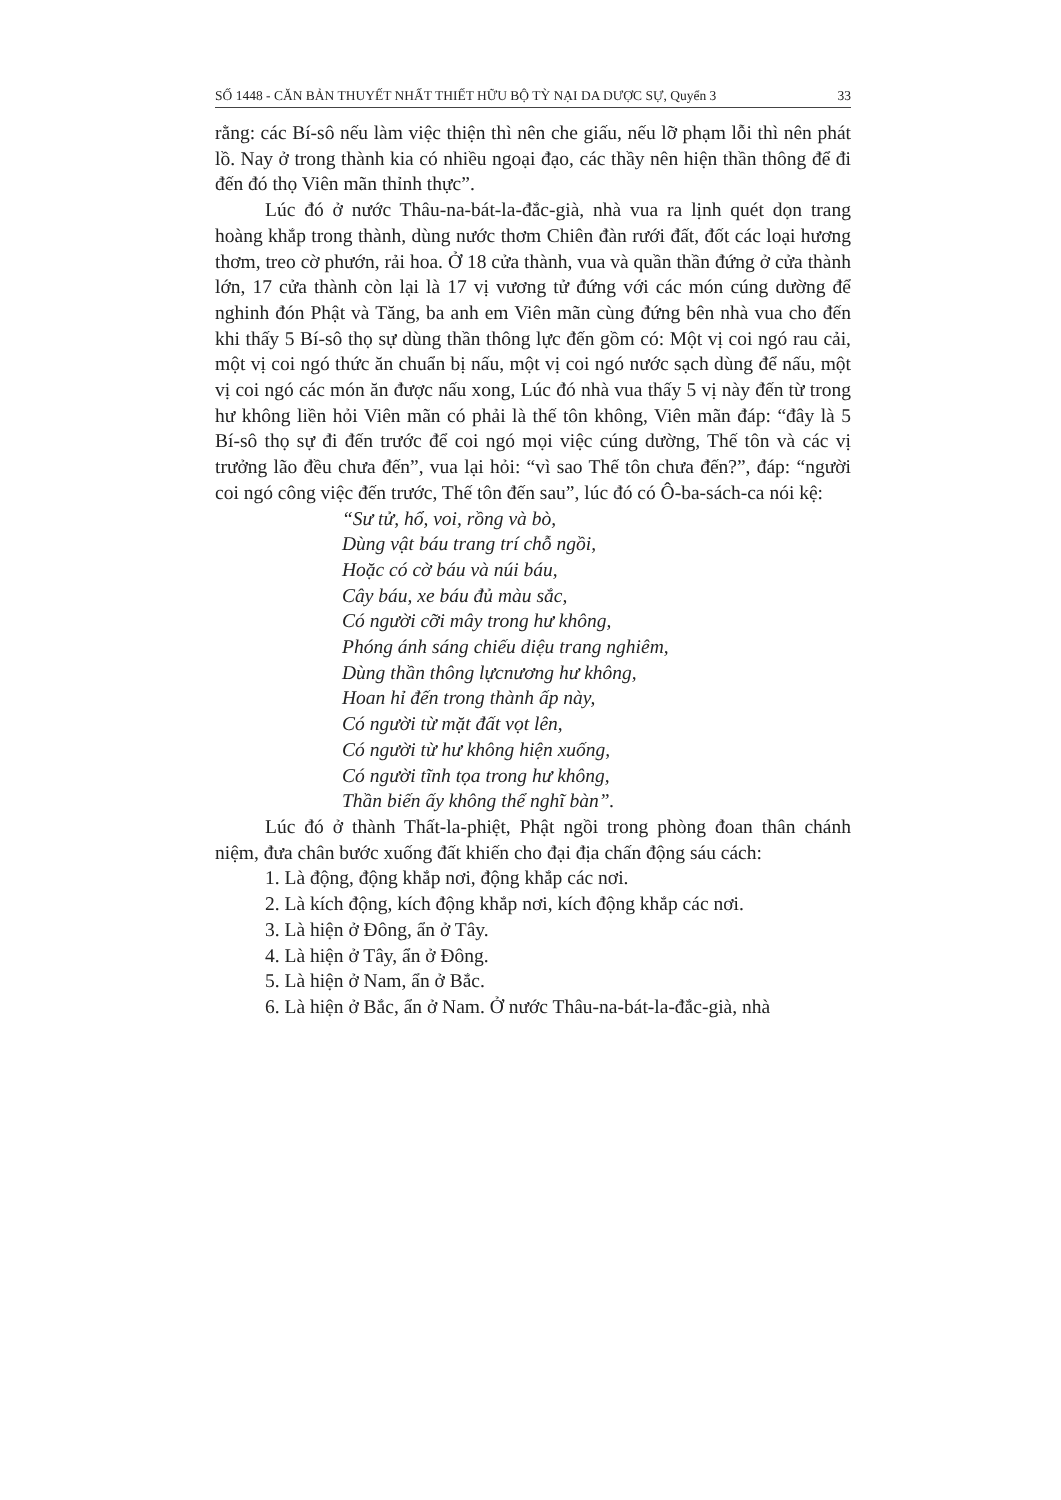SỐ 1448 - CĂN BẢN THUYẾT NHẤT THIẾT HỮU BỘ TỲ NẠI DA DƯỢC SỰ, Quyển 3 33
rằng: các Bí-sô nếu làm việc thiện thì nên che giấu, nếu lỡ phạm lỗi thì nên phát lồ. Nay ở trong thành kia có nhiều ngoại đạo, các thầy nên hiện thần thông để đi đến đó thọ Viên mãn thỉnh thực”.
Lúc đó ở nước Thâu-na-bát-la-đắc-già, nhà vua ra lịnh quét dọn trang hoàng khắp trong thành, dùng nước thơm Chiên đàn rưới đất, đốt các loại hương thơm, treo cờ phướn, rải hoa. Ở 18 cửa thành, vua và quần thần đứng ở cửa thành lớn, 17 cửa thành còn lại là 17 vị vương tử đứng với các món cúng dường để nghinh đón Phật và Tăng, ba anh em Viên mãn cùng đứng bên nhà vua cho đến khi thấy 5 Bí-sô thọ sự dùng thần thông lực đến gồm có: Một vị coi ngó rau cải, một vị coi ngó thức ăn chuẩn bị nấu, một vị coi ngó nước sạch dùng để nấu, một vị coi ngó các món ăn được nấu xong, Lúc đó nhà vua thấy 5 vị này đến từ trong hư không liền hỏi Viên mãn có phải là thế tôn không, Viên mãn đáp: “đây là 5 Bí-sô thọ sự đi đến trước để coi ngó mọi việc cúng dường, Thế tôn và các vị trưởng lão đều chưa đến”, vua lại hỏi: “vì sao Thế tôn chưa đến?”, đáp: “người coi ngó công việc đến trước, Thế tôn đến sau”, lúc đó có Ô-ba-sách-ca nói kệ:
“Sư tử, hổ, voi, rồng và bò,
Dùng vật báu trang trí chỗ ngồi,
Hoặc có cờ báu và núi báu,
Cây báu, xe báu đủ màu sắc,
Có người cỡi mây trong hư không,
Phóng ánh sáng chiếu diệu trang nghiêm,
Dùng thần thông lựcnương hư không,
Hoan hỉ đến trong thành ấp này,
Có người từ mặt đất vọt lên,
Có người từ hư không hiện xuống,
Có người tĩnh tọa trong hư không,
Thần biến ấy không thể nghĩ bàn”.
Lúc đó ở thành Thất-la-phiệt, Phật ngồi trong phòng đoan thân chánh niệm, đưa chân bước xuống đất khiến cho đại địa chấn động sáu cách:
1. Là động, động khắp nơi, động khắp các nơi.
2. Là kích động, kích động khắp nơi, kích động khắp các nơi.
3. Là hiện ở Đông, ẩn ở Tây.
4. Là hiện ở Tây, ẩn ở Đông.
5. Là hiện ở Nam, ẩn ở Bắc.
6. Là hiện ở Bắc, ẩn ở Nam. Ở nước Thâu-na-bát-la-đắc-già, nhà